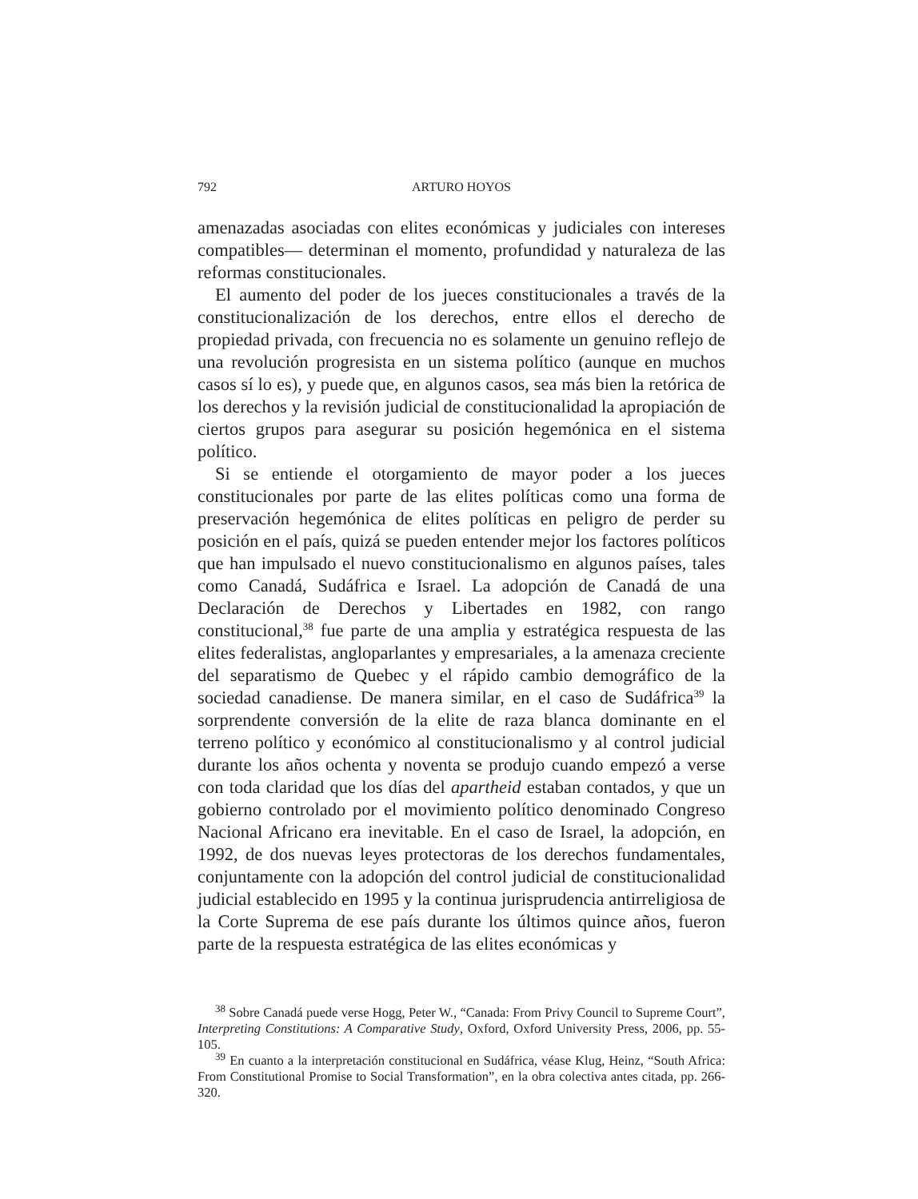792 ARTURO HOYOS
amenazadas asociadas con elites económicas y judiciales con intereses compatibles— determinan el momento, profundidad y naturaleza de las reformas constitucionales.
El aumento del poder de los jueces constitucionales a través de la constitucionalización de los derechos, entre ellos el derecho de propiedad privada, con frecuencia no es solamente un genuino reflejo de una revolución progresista en un sistema político (aunque en muchos casos sí lo es), y puede que, en algunos casos, sea más bien la retórica de los derechos y la revisión judicial de constitucionalidad la apropiación de ciertos grupos para asegurar su posición hegemónica en el sistema político.
Si se entiende el otorgamiento de mayor poder a los jueces constitucionales por parte de las elites políticas como una forma de preservación hegemónica de elites políticas en peligro de perder su posición en el país, quizá se pueden entender mejor los factores políticos que han impulsado el nuevo constitucionalismo en algunos países, tales como Canadá, Sudáfrica e Israel. La adopción de Canadá de una Declaración de Derechos y Libertades en 1982, con rango constitucional,<sup>38</sup> fue parte de una amplia y estratégica respuesta de las elites federalistas, angloparlantes y empresariales, a la amenaza creciente del separatismo de Quebec y el rápido cambio demográfico de la sociedad canadiense. De manera similar, en el caso de Sudáfrica<sup>39</sup> la sorprendente conversión de la elite de raza blanca dominante en el terreno político y económico al constitucionalismo y al control judicial durante los años ochenta y noventa se produjo cuando empezó a verse con toda claridad que los días del apartheid estaban contados, y que un gobierno controlado por el movimiento político denominado Congreso Nacional Africano era inevitable. En el caso de Israel, la adopción, en 1992, de dos nuevas leyes protectoras de los derechos fundamentales, conjuntamente con la adopción del control judicial de constitucionalidad judicial establecido en 1995 y la continua jurisprudencia antirreligiosa de la Corte Suprema de ese país durante los últimos quince años, fueron parte de la respuesta estratégica de las elites económicas y
<sup>38</sup> Sobre Canadá puede verse Hogg, Peter W., “Canada: From Privy Council to Supreme Court”, Interpreting Constitutions: A Comparative Study, Oxford, Oxford University Press, 2006, pp. 55-105.
<sup>39</sup> En cuanto a la interpretación constitucional en Sudáfrica, véase Klug, Heinz, “South Africa: From Constitutional Promise to Social Transformation”, en la obra colectiva antes citada, pp. 266-320.